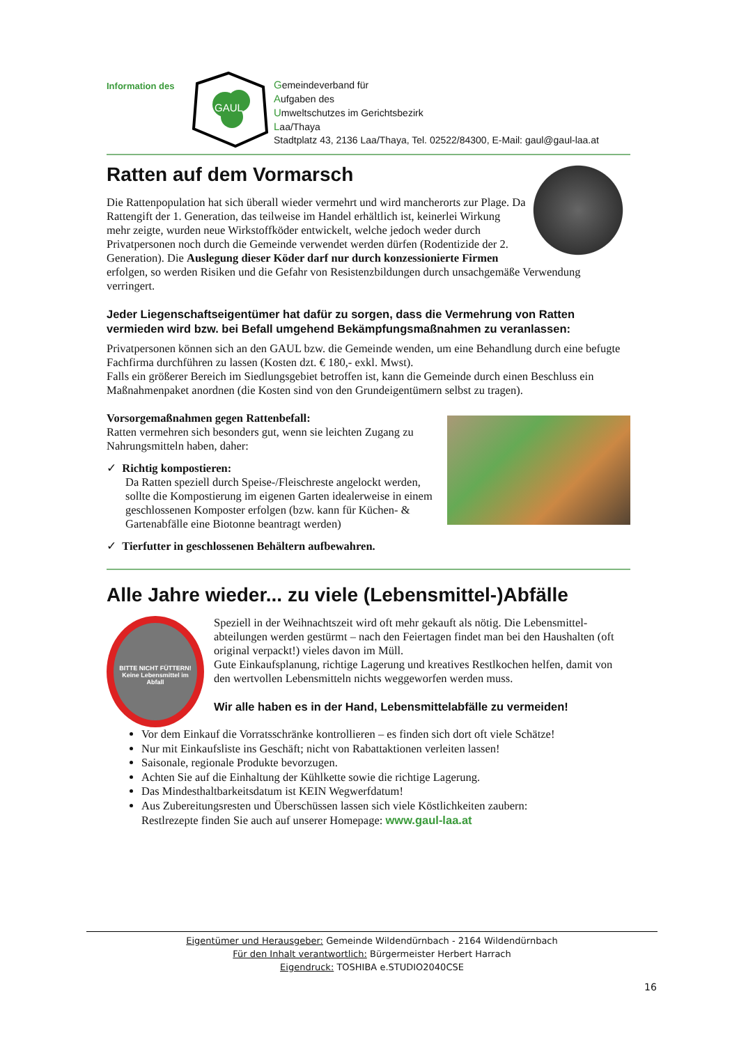Information des
GAUL
Gemeindeverband für
Aufgaben des
Umweltschutzes im Gerichtsbezirk
Laa/Thaya
Stadtplatz 43, 2136 Laa/Thaya, Tel. 02522/84300, E-Mail: gaul@gaul-laa.at
Ratten auf dem Vormarsch
Die Rattenpopulation hat sich überall wieder vermehrt und wird mancherorts zur Plage. Da Rattengift der 1. Generation, das teilweise im Handel erhältlich ist, keinerlei Wirkung mehr zeigte, wurden neue Wirkstoffköder entwickelt, welche jedoch weder durch Privatpersonen noch durch die Gemeinde verwendet werden dürfen (Rodentizide der 2. Generation). Die Auslegung dieser Köder darf nur durch konzessionierte Firmen erfolgen, so werden Risiken und die Gefahr von Resistenzbildungen durch unsachgemäße Verwendung verringert.
Jeder Liegenschaftseigentümer hat dafür zu sorgen, dass die Vermehrung von Ratten vermieden wird bzw. bei Befall umgehend Bekämpfungsmaßnahmen zu veranlassen:
Privatpersonen können sich an den GAUL bzw. die Gemeinde wenden, um eine Behandlung durch eine befugte Fachfirma durchführen zu lassen (Kosten dzt. € 180,- exkl. Mwst).
Falls ein größerer Bereich im Siedlungsgebiet betroffen ist, kann die Gemeinde durch einen Beschluss ein Maßnahmenpaket anordnen (die Kosten sind von den Grundeigentümern selbst zu tragen).
Vorsorgemaßnahmen gegen Rattenbefall:
Ratten vermehren sich besonders gut, wenn sie leichten Zugang zu Nahrungsmitteln haben, daher:
✓ Richtig kompostieren:
Da Ratten speziell durch Speise-/Fleischreste angelockt werden, sollte die Kompostierung im eigenen Garten idealerweise in einem geschlossenen Komposter erfolgen (bzw. kann für Küchen- & Gartenabfälle eine Biotonne beantragt werden)
✓ Tierfutter in geschlossenen Behältern aufbewahren.
Alle Jahre wieder... zu viele (Lebensmittel-)Abfälle
BITTE NICHT FÜTTERN! Keine Lebensmittel im Abfall
Speziell in der Weihnachtszeit wird oft mehr gekauft als nötig. Die Lebensmittel-abteilungen werden gestürmt – nach den Feiertagen findet man bei den Haushalten (oft original verpackt!) vieles davon im Müll.
Gute Einkaufsplanung, richtige Lagerung und kreatives Restlkochen helfen, damit von den wertvollen Lebensmitteln nichts weggeworfen werden muss.
Wir alle haben es in der Hand, Lebensmittelabfälle zu vermeiden!
Vor dem Einkauf die Vorratsschränke kontrollieren – es finden sich dort oft viele Schätze!
Nur mit Einkaufsliste ins Geschäft; nicht von Rabattaktionen verleiten lassen!
Saisonale, regionale Produkte bevorzugen.
Achten Sie auf die Einhaltung der Kühlkette sowie die richtige Lagerung.
Das Mindesthaltbarkeitsdatum ist KEIN Wegwerfdatum!
Aus Zubereitungsresten und Überschüssen lassen sich viele Köstlichkeiten zaubern:
Restlrezepte finden Sie auch auf unserer Homepage: www.gaul-laa.at
Eigentümer und Herausgeber: Gemeinde Wildendürnbach - 2164 Wildendürnbach
Für den Inhalt verantwortlich: Bürgermeister Herbert Harrach
Eigendruck: TOSHIBA e.STUDIO2040CSE
16